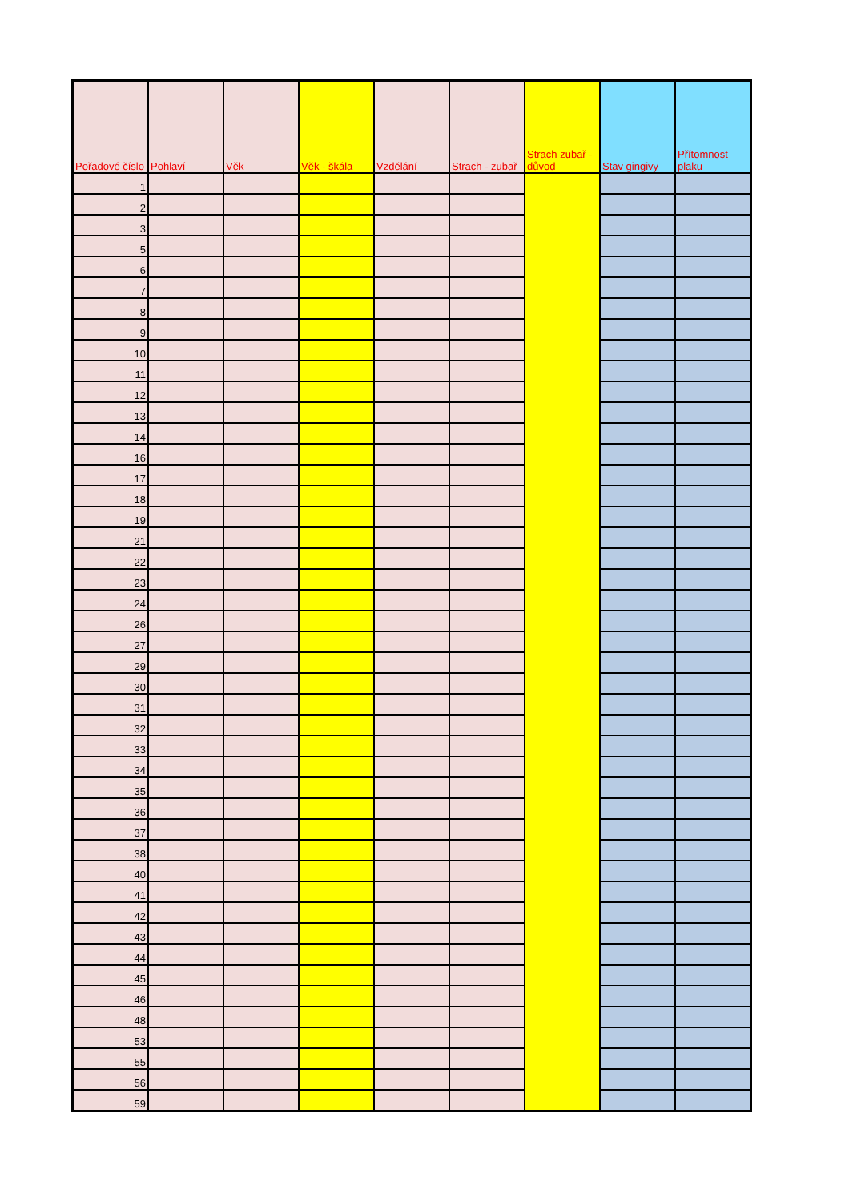| Pořadové číslo | Pohlaví | Věk | Věk - škála | Vzdělání | Strach - zubař | Strach zubař - důvod | Stav gingivy | Přítomnost plaku |
| --- | --- | --- | --- | --- | --- | --- | --- | --- |
| 1 | | | | | | | | |
| 2 | | | | | | | | |
| 3 | | | | | | | | |
| 5 | | | | | | | | |
| 6 | | | | | | | | |
| 7 | | | | | | | | |
| 8 | | | | | | | | |
| 9 | | | | | | | | |
| 10 | | | | | | | | |
| 11 | | | | | | | | |
| 12 | | | | | | | | |
| 13 | | | | | | | | |
| 14 | | | | | | | | |
| 16 | | | | | | | | |
| 17 | | | | | | | | |
| 18 | | | | | | | | |
| 19 | | | | | | | | |
| 21 | | | | | | | | |
| 22 | | | | | | | | |
| 23 | | | | | | | | |
| 24 | | | | | | | | |
| 26 | | | | | | | | |
| 27 | | | | | | | | |
| 29 | | | | | | | | |
| 30 | | | | | | | | |
| 31 | | | | | | | | |
| 32 | | | | | | | | |
| 33 | | | | | | | | |
| 34 | | | | | | | | |
| 35 | | | | | | | | |
| 36 | | | | | | | | |
| 37 | | | | | | | | |
| 38 | | | | | | | | |
| 40 | | | | | | | | |
| 41 | | | | | | | | |
| 42 | | | | | | | | |
| 43 | | | | | | | | |
| 44 | | | | | | | | |
| 45 | | | | | | | | |
| 46 | | | | | | | | |
| 48 | | | | | | | | |
| 53 | | | | | | | | |
| 55 | | | | | | | | |
| 56 | | | | | | | | |
| 59 | | | | | | | | |